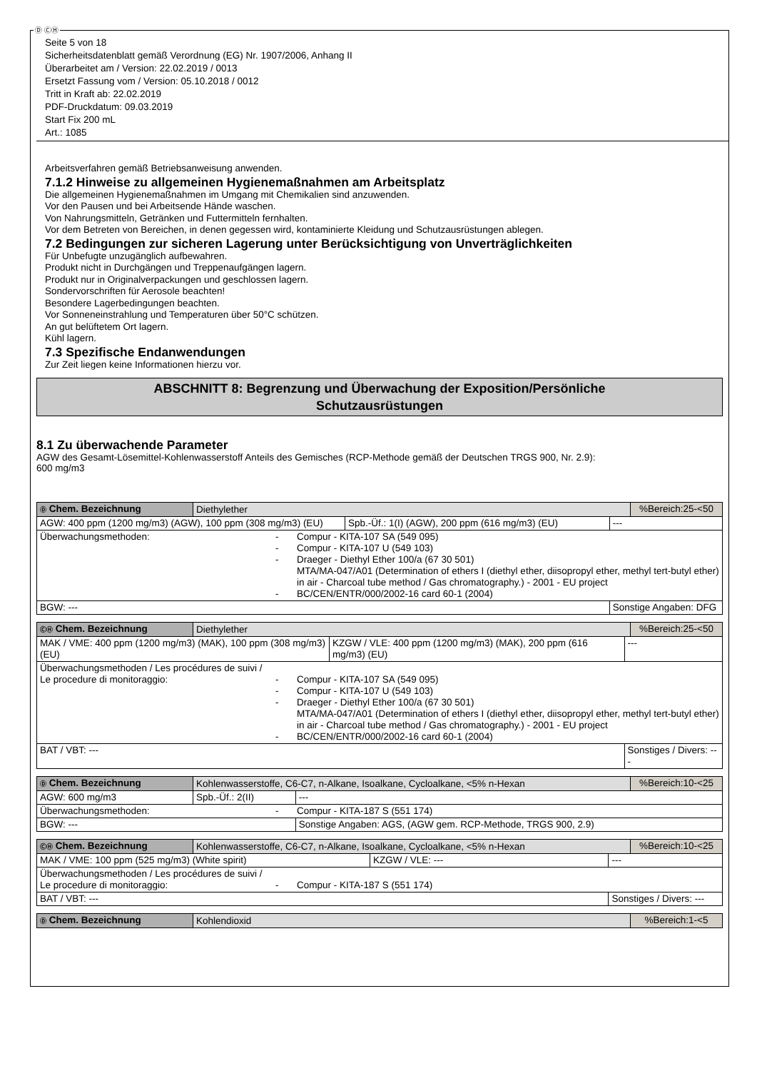Ⓓ ⒸⒽ
Seite 5 von 18
Sicherheitsdatenblatt gemäß Verordnung (EG) Nr. 1907/2006, Anhang II
Überarbeitet am / Version: 22.02.2019 / 0013
Ersetzt Fassung vom / Version: 05.10.2018 / 0012
Tritt in Kraft ab: 22.02.2019
PDF-Druckdatum: 09.03.2019
Start Fix 200 mL
Art.: 1085
Arbeitsverfahren gemäß Betriebsanweisung anwenden.
7.1.2 Hinweise zu allgemeinen Hygienemaßnahmen am Arbeitsplatz
Die allgemeinen Hygienemaßnahmen im Umgang mit Chemikalien sind anzuwenden.
Vor den Pausen und bei Arbeitsende Hände waschen.
Von Nahrungsmitteln, Getränken und Futtermitteln fernhalten.
Vor dem Betreten von Bereichen, in denen gegessen wird, kontaminierte Kleidung und Schutzausrüstungen ablegen.
7.2 Bedingungen zur sicheren Lagerung unter Berücksichtigung von Unverträglichkeiten
Für Unbefugte unzugänglich aufbewahren.
Produkt nicht in Durchgängen und Treppenaufgängen lagern.
Produkt nur in Originalverpackungen und geschlossen lagern.
Sondervorschriften für Aerosole beachten!
Besondere Lagerbedingungen beachten.
Vor Sonneneinstrahlung und Temperaturen über 50°C schützen.
An gut belüftetem Ort lagern.
Kühl lagern.
7.3 Spezifische Endanwendungen
Zur Zeit liegen keine Informationen hierzu vor.
ABSCHNITT 8: Begrenzung und Überwachung der Exposition/Persönliche
Schutzausrüstungen
8.1 Zu überwachende Parameter
AGW des Gesamt-Lösemittel-Kohlenwasserstoff Anteils des Gemisches (RCP-Methode gemäß der Deutschen TRGS 900, Nr. 2.9):
600 mg/m3
| Ⓓ Chem. Bezeichnung | Diethylether | | | %Bereich:25-<50 |
| AGW: 400 ppm (1200 mg/m3) (AGW), 100 ppm (308 mg/m3) (EU) | | Spb.-Üf.: 1(I) (AGW), 200 ppm (616 mg/m3) (EU) | --- | |
| Überwachungsmethoden: - - - - Compur - KITA-107 SA (549 095) Compur - KITA-107 U (549 103) Draeger - Diethyl Ether 100/a (67 30 501) MTA/MA-047/A01 (Determination of ethers I (diethyl ether, diisopropyl ether, methyl tert-butyl ether) in air - Charcoal tube method / Gas chromatography.) - 2001 - EU project BC/CEN/ENTR/000/2002-16 card 60-1 (2004) | | | | |
| BGW: --- | | | Sonstige Angaben: DFG | |
| ⒸⒽ Chem. Bezeichnung | Diethylether | | | %Bereich:25-<50 |
| MAK / VME: 400 ppm (1200 mg/m3) (MAK), 100 ppm (308 mg/m3) (EU) | | KZGW / VLE: 400 ppm (1200 mg/m3) (MAK), 200 ppm (616 mg/m3) (EU) | --- | |
| Überwachungsmethoden / Les procédures de suivi / Le procedure di monitoraggio: - - - - Compur - KITA-107 SA (549 095) Compur - KITA-107 U (549 103) Draeger - Diethyl Ether 100/a (67 30 501) MTA/MA-047/A01 (Determination of ethers I (diethyl ether, diisopropyl ether, methyl tert-butyl ether) in air - Charcoal tube method / Gas chromatography.) - 2001 - EU project BC/CEN/ENTR/000/2002-16 card 60-1 (2004) | | | | |
| BAT / VBT: --- | | | Sonstiges / Divers: --- | |
| Ⓓ Chem. Bezeichnung | Kohlenwasserstoffe, C6-C7, n-Alkane, Isoalkane, Cycloalkane, <5% n-Hexan | | | %Bereich:10-<25 |
| AGW: 600 mg/m3 | | Spb.-Üf.: 2(II) | --- | |
| Überwachungsmethoden: - Compur - KITA-187 S (551 174) | | | | |
| BGW: --- | | | Sonstige Angaben: AGS, (AGW gem. RCP-Methode, TRGS 900, 2.9) | |
| ⒸⒽ Chem. Bezeichnung | Kohlenwasserstoffe, C6-C7, n-Alkane, Isoalkane, Cycloalkane, <5% n-Hexan | | | %Bereich:10-<25 |
| MAK / VME: 100 ppm (525 mg/m3) (White spirit) | | KZGW / VLE: --- | --- | |
| Überwachungsmethoden / Les procédures de suivi / Le procedure di monitoraggio: - Compur - KITA-187 S (551 174) | | | | |
| BAT / VBT: --- | | | Sonstiges / Divers: --- | |
| Ⓓ Chem. Bezeichnung | Kohlendioxid | %Bereich:1-<5 |